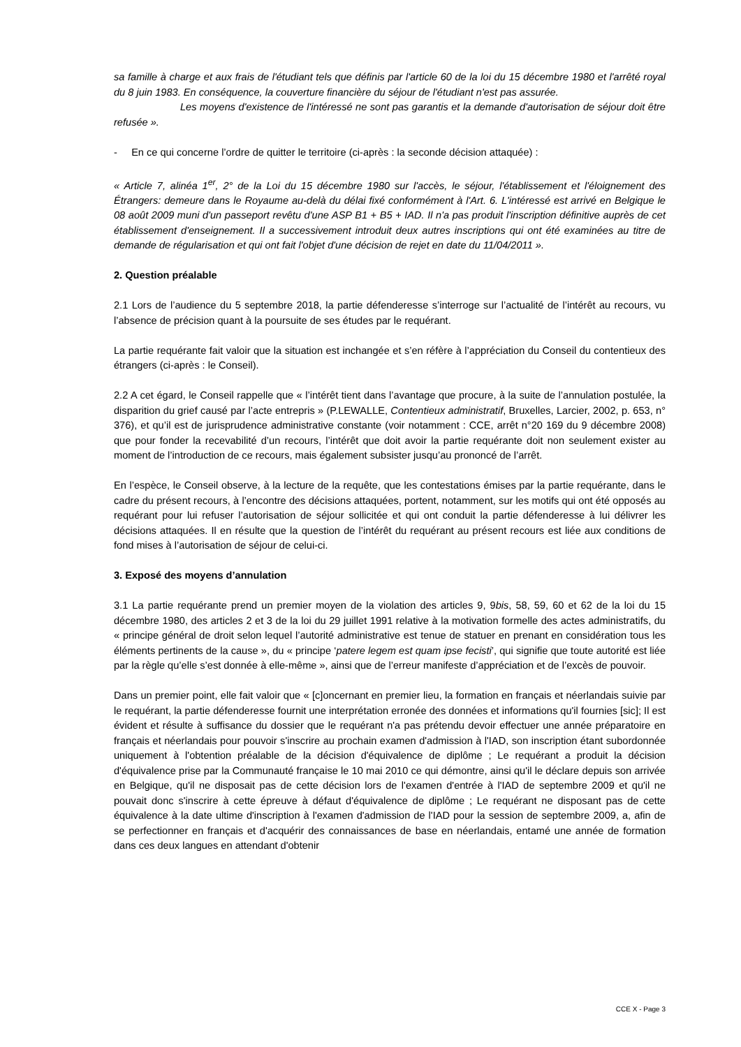sa famille à charge et aux frais de l'étudiant tels que définis par l'article 60 de la loi du 15 décembre 1980 et l'arrêté royal du 8 juin 1983. En conséquence, la couverture financière du séjour de l'étudiant n'est pas assurée.
Les moyens d'existence de l'intéressé ne sont pas garantis et la demande d'autorisation de séjour doit être refusée ».
- En ce qui concerne l’ordre de quitter le territoire (ci-après : la seconde décision attaquée) :
« Article 7, alinéa 1<sup>er</sup>, 2° de la Loi du 15 décembre 1980 sur l'accès, le séjour, l'établissement et l'éloignement des Étrangers: demeure dans le Royaume au-delà du délai fixé conformément à l'Art. 6. L'intéressé est arrivé en Belgique le 08 août 2009 muni d'un passeport revêtu d'une ASP B1 + B5 + IAD. Il n'a pas produit l'inscription définitive auprès de cet établissement d'enseignement. Il a successivement introduit deux autres inscriptions qui ont été examinées au titre de demande de régularisation et qui ont fait l'objet d'une décision de rejet en date du 11/04/2011 ».
2. Question préalable
2.1 Lors de l’audience du 5 septembre 2018, la partie défenderesse s’interroge sur l’actualité de l’intérêt au recours, vu l’absence de précision quant à la poursuite de ses études par le requérant.
La partie requérante fait valoir que la situation est inchangée et s’en réfère à l’appréciation du Conseil du contentieux des étrangers (ci-après : le Conseil).
2.2 A cet égard, le Conseil rappelle que « l’intérêt tient dans l’avantage que procure, à la suite de l’annulation postulée, la disparition du grief causé par l’acte entrepris » (P.LEWALLE, Contentieux administratif, Bruxelles, Larcier, 2002, p. 653, n° 376), et qu’il est de jurisprudence administrative constante (voir notamment : CCE, arrêt n°20 169 du 9 décembre 2008) que pour fonder la recevabilité d’un recours, l’intérêt que doit avoir la partie requérante doit non seulement exister au moment de l’introduction de ce recours, mais également subsister jusqu’au prononcé de l’arrêt.
En l’espèce, le Conseil observe, à la lecture de la requête, que les contestations émises par la partie requérante, dans le cadre du présent recours, à l’encontre des décisions attaquées, portent, notamment, sur les motifs qui ont été opposés au requérant pour lui refuser l’autorisation de séjour sollicitée et qui ont conduit la partie défenderesse à lui délivrer les décisions attaquées. Il en résulte que la question de l’intérêt du requérant au présent recours est liée aux conditions de fond mises à l’autorisation de séjour de celui-ci.
3. Exposé des moyens d’annulation
3.1 La partie requérante prend un premier moyen de la violation des articles 9, 9bis, 58, 59, 60 et 62 de la loi du 15 décembre 1980, des articles 2 et 3 de la loi du 29 juillet 1991 relative à la motivation formelle des actes administratifs, du « principe général de droit selon lequel l’autorité administrative est tenue de statuer en prenant en considération tous les éléments pertinents de la cause », du « principe ‘patere legem est quam ipse fecisti’, qui signifie que toute autorité est liée par la règle qu’elle s’est donnée à elle-même », ainsi que de l’erreur manifeste d’appréciation et de l’excès de pouvoir.
Dans un premier point, elle fait valoir que « [c]oncernant en premier lieu, la formation en français et néerlandais suivie par le requérant, la partie défenderesse fournit une interprétation erronée des données et informations qu'il fournies [sic]; Il est évident et résulte à suffisance du dossier que le requérant n'a pas prétendu devoir effectuer une année préparatoire en français et néerlandais pour pouvoir s'inscrire au prochain examen d'admission à l'IAD, son inscription étant subordonnée uniquement à l'obtention préalable de la décision d'équivalence de diplôme ; Le requérant a produit la décision d'équivalence prise par la Communauté française le 10 mai 2010 ce qui démontre, ainsi qu'il le déclare depuis son arrivée en Belgique, qu'il ne disposait pas de cette décision lors de l'examen d'entrée à l'IAD de septembre 2009 et qu'il ne pouvait donc s'inscrire à cette épreuve à défaut d'équivalence de diplôme ; Le requérant ne disposant pas de cette équivalence à la date ultime d'inscription à l'examen d'admission de l'IAD pour la session de septembre 2009, a, afin de se perfectionner en français et d'acquérir des connaissances de base en néerlandais, entamé une année de formation dans ces deux langues en attendant d'obtenir
CCE X - Page 3